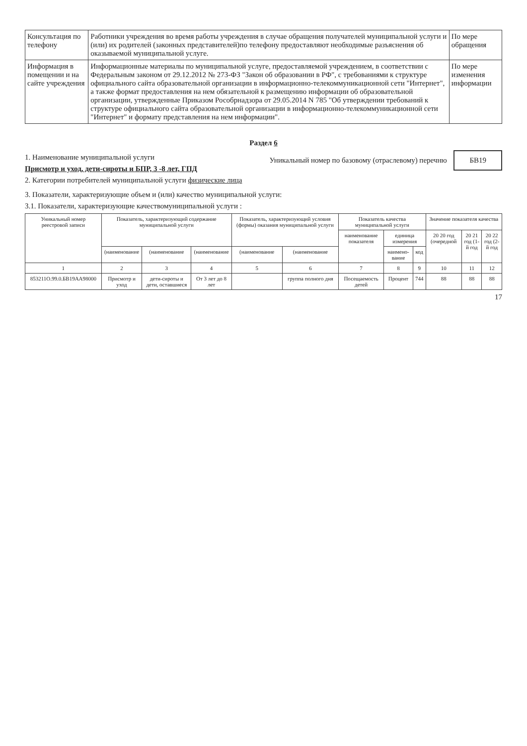| Консультация по телефону | Работники учреждения во время работы учреждения в случае обращения получателей муниципальной услуги и (или) их родителей (законных представителей)по телефону предоставляют необходимые разъяснения об оказываемой муниципальной услуге. | По мере обращения |
| Информация в помещении и на сайте учреждения | Информационные материалы по муниципальной услуге, предоставляемой учреждением, в соответствии с Федеральным законом от 29.12.2012 № 273-ФЗ "Закон об образовании в РФ", с требованиями к структуре официального сайта образовательной организации в информационно-телекоммуникационной сети "Интернет", а также формат предоставления на нем обязательной к размещению информации об образовательной организации, утвержденные Приказом Рособрнадзора от 29.05.2014 N 785 "Об утверждении требований к структуре официального сайта образовательной организации в информационно-телекоммуникационной сети "Интернет" и формату представления на нем информации". | По мере изменения информации |
Раздел 6
1. Наименование муниципальной услуги
Присмотр и уход, дети-сироты и БПР, 3 -8 лет, ГПД
2. Категории потребителей муниципальной услуги физические лица
Уникальный номер по базовому (отраслевому) перечню БВ19
3. Показатели, характеризующие объем и (или) качество муниципальной услуги:
3.1. Показатели, характеризующие качествомуниципальной услуги :
| Уникальный номер реестровой записи | Показатель, характеризующий содержание муниципальной услуги | | | Показатель, характеризующий условия (формы) оказания муниципальной услуги | | Показатель качества муниципальной услуги | | | Значение показателя качества | | |
| --- | --- | --- | --- | --- | --- | --- | --- | --- | --- | --- | --- |
| | | | | | | наименование показателя | единица измерения | | 20 20 год (очередной | 20 21 год (1-й год | 20 22 год (2-й год |
| | (наименование | (наименование | (наименование | (наименование | (наименование | | наимено-вание | код | | | |
| 1 | 2 | 3 | 4 | 5 | 6 | 7 | 8 | 9 | 10 | 11 | 12 |
| 853211О.99.0.БВ19АА98000 | Присмотр и уход | дети-сироты и дети, оставшиеся | От 3 лет до 8 лет | | группа полного дня | Посещаемость детей | Процент | 744 | 88 | 88 | 88 |
17